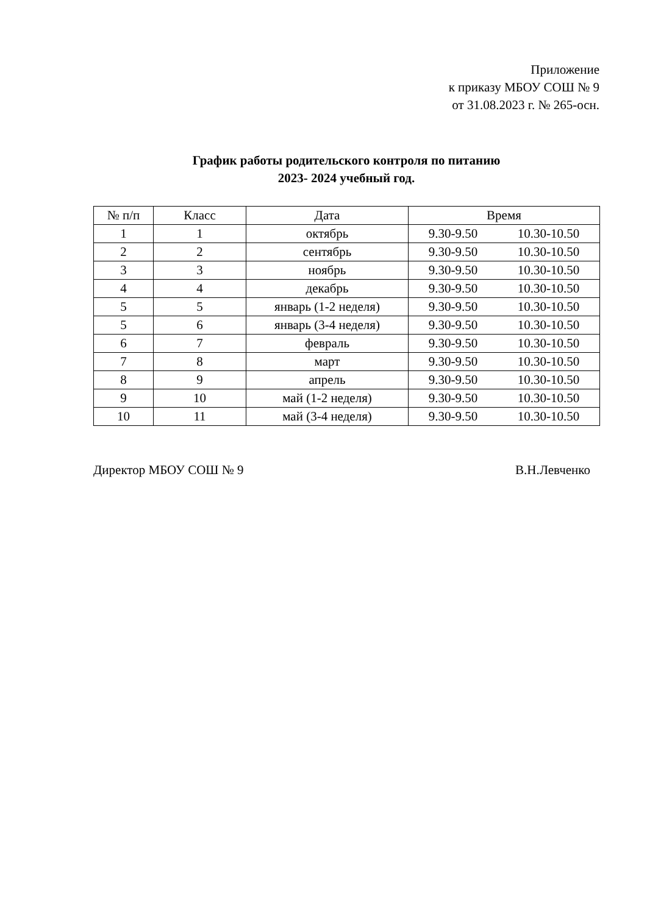Приложение
к приказу МБОУ СОШ № 9
от 31.08.2023 г. № 265-осн.
График работы родительского контроля по питанию
2023- 2024 учебный год.
| № п/п | Класс | Дата | Время |
| --- | --- | --- | --- |
| 1 | 1 | октябрь | 9.30-9.50 10.30-10.50 |
| 2 | 2 | сентябрь | 9.30-9.50 10.30-10.50 |
| 3 | 3 | ноябрь | 9.30-9.50 10.30-10.50 |
| 4 | 4 | декабрь | 9.30-9.50 10.30-10.50 |
| 5 | 5 | январь (1-2 неделя) | 9.30-9.50 10.30-10.50 |
| 5 | 6 | январь (3-4 неделя) | 9.30-9.50 10.30-10.50 |
| 6 | 7 | февраль | 9.30-9.50 10.30-10.50 |
| 7 | 8 | март | 9.30-9.50 10.30-10.50 |
| 8 | 9 | апрель | 9.30-9.50 10.30-10.50 |
| 9 | 10 | май (1-2 неделя) | 9.30-9.50 10.30-10.50 |
| 10 | 11 | май (3-4 неделя) | 9.30-9.50 10.30-10.50 |
Директор МБОУ СОШ № 9 В.Н.Левченко